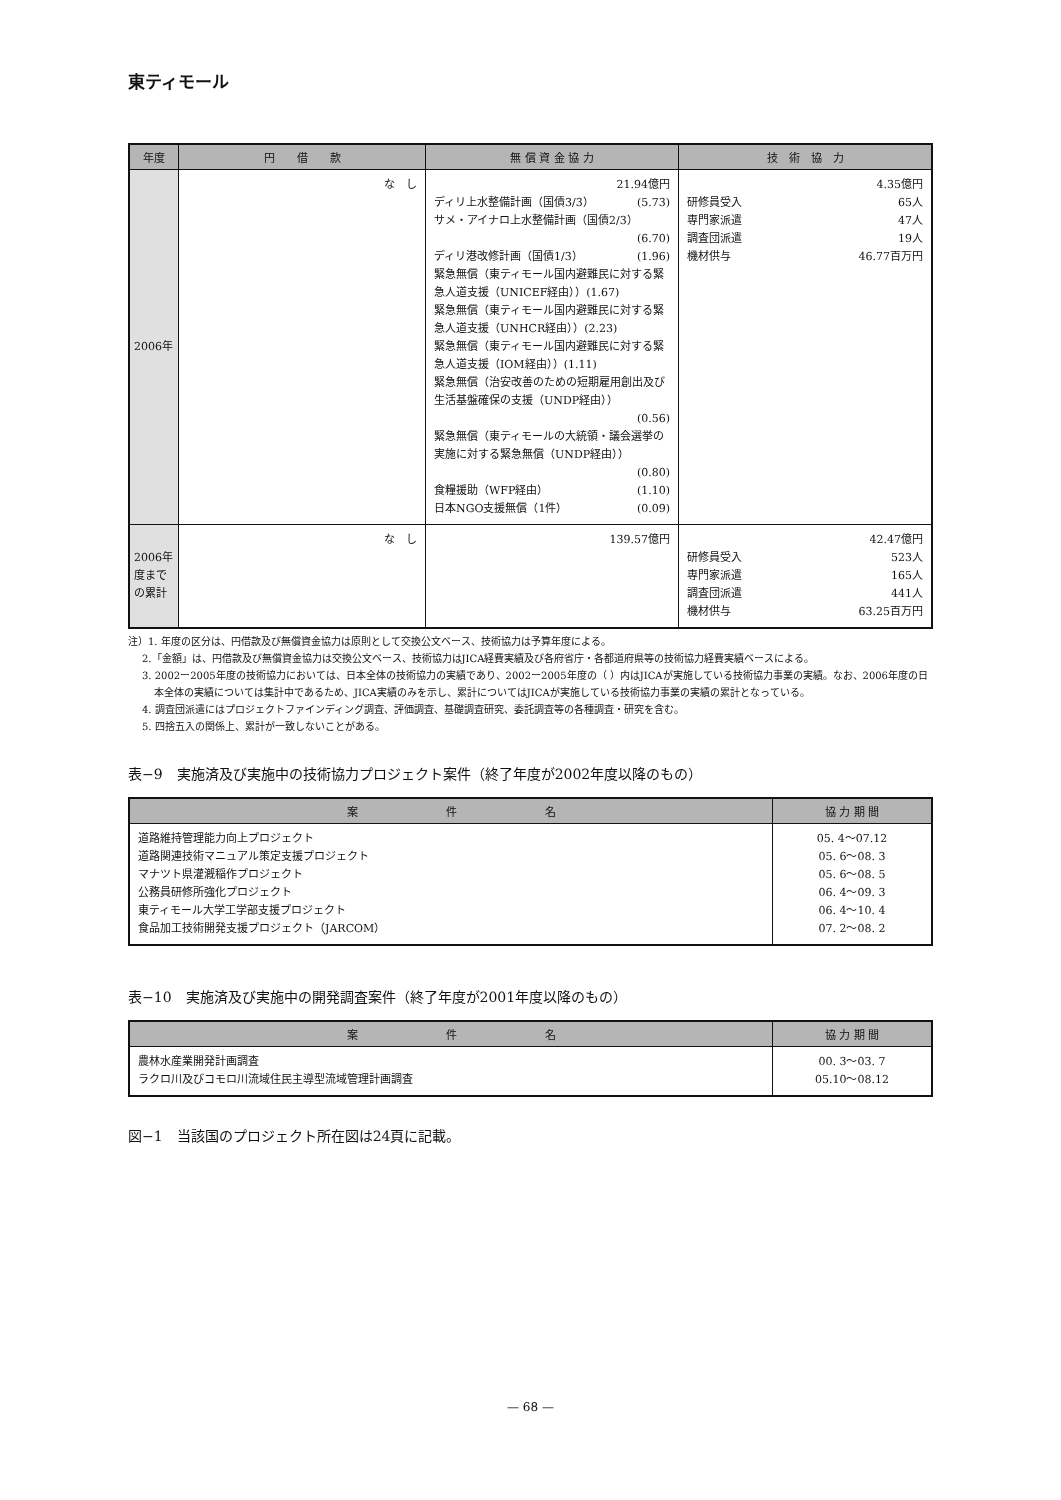東ティモール
| 年度 | 円 借 款 | 無 償 資 金 協 力 | 技 術 協 力 |
| --- | --- | --- | --- |
| 2006年 | な し | 21.94億円 ディリ上水整備計画（国債3/3） (5.73) サメ・アイナロ上水整備計画（国債2/3） (6.70) ディリ港改修計画（国債1/3） (1.96) 緊急無償（東ティモール国内避難民に対する緊急人道支援（UNICEF経由））(1.67) 緊急無償（東ティモール国内避難民に対する緊急人道支援（UNHCR経由））(2.23) 緊急無償（東ティモール国内避難民に対する緊急人道支援（IOM経由））(1.11) 緊急無償（治安改善のための短期雇用創出及び生活基盤確保の支援（UNDP経由）） (0.56) 緊急無償（東ティモールの大統領・議会選挙の実施に対する緊急無償（UNDP経由）） (0.80) 食糧援助（WFP経由） (1.10) 日本NGO支援無償（1件） (0.09) | 4.35億円 研修員受入 65人 専門家派遣 47人 調査団派遣 19人 機材供与 46.77百万円 |
| 2006年度までの累計 | な し | 139.57億円 | 42.47億円 研修員受入 523人 専門家派遣 165人 調査団派遣 441人 機材供与 63.25百万円 |
注）1. 年度の区分は、円借款及び無償資金協力は原則として交換公文ベース、技術協力は予算年度による。
2.「金額」は、円借款及び無償資金協力は交換公文ベース、技術協力はJICA経費実績及び各府省庁・各都道府県等の技術協力経費実績ベースによる。
3. 2002ー2005年度の技術協力においては、日本全体の技術協力の実績であり、2002ー2005年度の（ ）内はJICAが実施している技術協力事業の実績。なお、2006年度の日本全体の実績については集計中であるため、JICA実績のみを示し、累計についてはJICAが実施している技術協力事業の実績の累計となっている。
4. 調査団派遣にはプロジェクトファインディング調査、評価調査、基礎調査研究、委託調査等の各種調査・研究を含む。
5. 四捨五入の関係上、累計が一致しないことがある。
表−9　実施済及び実施中の技術協力プロジェクト案件（終了年度が2002年度以降のもの）
| 案 件 名 | 協 力 期 間 |
| --- | --- |
| 道路維持管理能力向上プロジェクト 道路関連技術マニュアル策定支援プロジェクト マナツト県灌漑稲作プロジェクト 公務員研修所強化プロジェクト 東ティモール大学工学部支援プロジェクト 食品加工技術開発支援プロジェクト（JARCOM） | 05. 4〜07.12 05. 6〜08. 3 05. 6〜08. 5 06. 4〜09. 3 06. 4〜10. 4 07. 2〜08. 2 |
表−10　実施済及び実施中の開発調査案件（終了年度が2001年度以降のもの）
| 案 件 名 | 協 力 期 間 |
| --- | --- |
| 農林水産業開発計画調査 ラクロ川及びコモロ川流域住民主導型流域管理計画調査 | 00. 3〜03. 7 05.10〜08.12 |
図−1　当該国のプロジェクト所在図は24頁に記載。
— 68 —